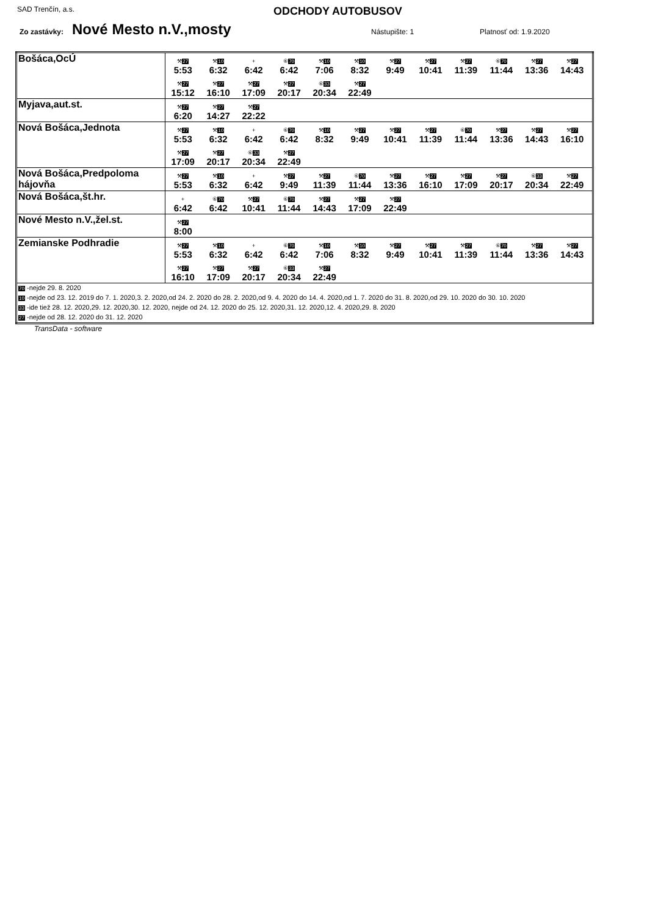SAD Trenčín, a.s.
ODCHODY AUTOBUSOV
Zo zastávky: Nové Mesto n.V.,mosty Nástupište: 1 Platnosť od: 1.9.2020
| Bošáca,OcÚ | ⚒ 27 5:53 ⚒ 10 6:32 + 6:42 ⑥ 70 6:42 ⚒ 10 7:06 ⚒ 10 8:32 ⚒ 27 9:49 ⚒ 27 10:41 ⚒ 27 11:39 ⑥ 70 11:44 ⚒ 27 13:36 ⚒ 27 14:43 ⚒ 27 15:12 ⚒ 27 16:10 ⚒ 27 17:09 ⚒ 27 20:17 ⑥ 33 20:34 ⚒ 27 22:49 |
| Myjava,aut.st. | ⚒ 27 6:20 ⚒ 27 14:27 ⚒ 27 22:22 |
| Nová Bošáca,Jednota | ⚒ 27 5:53 ⚒ 10 6:32 + 6:42 ⑥ 70 6:42 ⚒ 10 8:32 ⚒ 27 9:49 ⚒ 27 10:41 ⚒ 27 11:39 ⑥ 70 11:44 ⚒ 27 13:36 ⚒ 27 14:43 ⚒ 27 16:10 ⚒ 27 17:09 ⚒ 27 20:17 ⑥ 33 20:34 ⚒ 27 22:49 |
| Nová Bošáca,Predpoloma hájovňa | ⚒ 27 5:53 ⚒ 10 6:32 + 6:42 ⚒ 27 9:49 ⚒ 27 11:39 ⑥ 70 11:44 ⚒ 27 13:36 ⚒ 27 16:10 ⚒ 27 17:09 ⚒ 27 20:17 ⑥ 33 20:34 ⚒ 27 22:49 |
| Nová Bošáca,št.hr. | + 6:42 ⑥ 70 6:42 ⚒ 27 10:41 ⑥ 70 11:44 ⚒ 27 14:43 ⚒ 27 17:09 ⚒ 27 22:49 |
| Nové Mesto n.V.,žel.st. | ⚒ 27 8:00 |
| Zemianske Podhradie | ⚒ 27 5:53 ⚒ 10 6:32 + 6:42 ⑥ 70 6:42 ⚒ 10 7:06 ⚒ 10 8:32 ⚒ 27 9:49 ⚒ 27 10:41 ⚒ 27 11:39 ⑥ 70 11:44 ⚒ 27 13:36 ⚒ 27 14:43 ⚒ 27 16:10 ⚒ 27 17:09 ⚒ 27 20:17 ⑥ 33 20:34 ⚒ 27 22:49 |
| 70 -nejde 29. 8. 2020 10 -nejde od 23. 12. 2019 do 7. 1. 2020,3. 2. 2020,od 24. 2. 2020 do 28. 2. 2020,od 9. 4. 2020 do 14. 4. 2020,od 1. 7. 2020 do 31. 8. 2020,od 29. 10. 2020 do 30. 10. 2020 33 -ide tiež 28. 12. 2020,29. 12. 2020,30. 12. 2020, nejde od 24. 12. 2020 do 25. 12. 2020,31. 12. 2020,12. 4. 2020,29. 8. 2020 27 -nejde od 28. 12. 2020 do 31. 12. 2020 | |
TransData - software